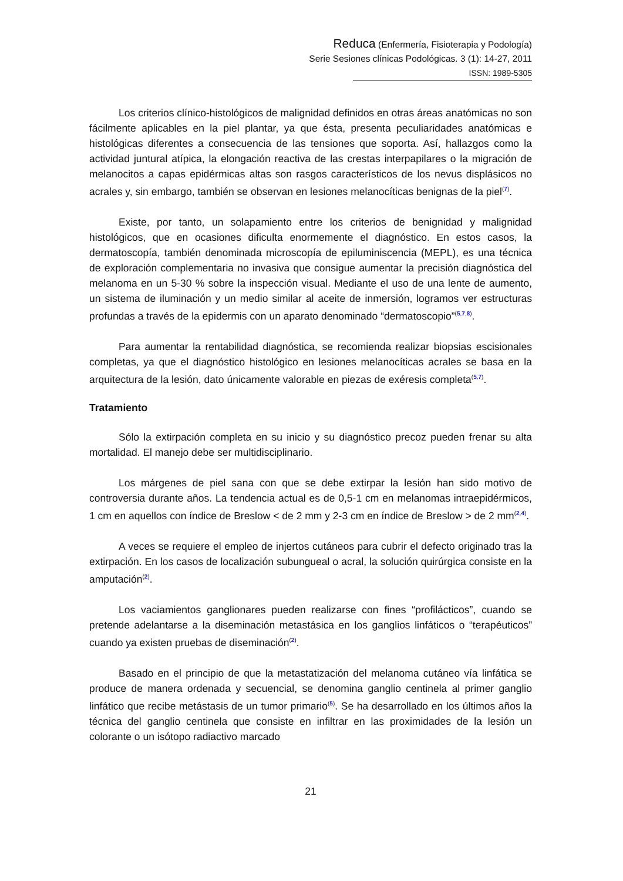Reduca (Enfermería, Fisioterapia y Podología)
Serie Sesiones clínicas Podológicas. 3 (1): 14-27, 2011
ISSN: 1989-5305
Los criterios clínico-histológicos de malignidad definidos en otras áreas anatómicas no son fácilmente aplicables en la piel plantar, ya que ésta, presenta peculiaridades anatómicas e histológicas diferentes a consecuencia de las tensiones que soporta. Así, hallazgos como la actividad juntural atípica, la elongación reactiva de las crestas interpapilares o la migración de melanocitos a capas epidérmicas altas son rasgos característicos de los nevus displásicos no acrales y, sin embargo, también se observan en lesiones melanocíticas benignas de la piel<sup>(7)</sup>.
Existe, por tanto, un solapamiento entre los criterios de benignidad y malignidad histológicos, que en ocasiones dificulta enormemente el diagnóstico. En estos casos, la dermatoscopía, también denominada microscopía de epiluminiscencia (MEPL), es una técnica de exploración complementaria no invasiva que consigue aumentar la precisión diagnóstica del melanoma en un 5-30 % sobre la inspección visual. Mediante el uso de una lente de aumento, un sistema de iluminación y un medio similar al aceite de inmersión, logramos ver estructuras profundas a través de la epidermis con un aparato denominado “dermatoscopio”<sup>(5,7,8)</sup>.
Para aumentar la rentabilidad diagnóstica, se recomienda realizar biopsias escisionales completas, ya que el diagnóstico histológico en lesiones melanocíticas acrales se basa en la arquitectura de la lesión, dato únicamente valorable en piezas de exéresis completa<sup>(5,7)</sup>.
Tratamiento
Sólo la extirpación completa en su inicio y su diagnóstico precoz pueden frenar su alta mortalidad. El manejo debe ser multidisciplinario.
Los márgenes de piel sana con que se debe extirpar la lesión han sido motivo de controversia durante años. La tendencia actual es de 0,5-1 cm en melanomas intraepidérmicos, 1 cm en aquellos con índice de Breslow < de 2 mm y 2-3 cm en índice de Breslow > de 2 mm<sup>(2,4)</sup>.
A veces se requiere el empleo de injertos cutáneos para cubrir el defecto originado tras la extirpación. En los casos de localización subungueal o acral, la solución quirúrgica consiste en la amputación<sup>(2)</sup>.
Los vaciamientos ganglionares pueden realizarse con fines “profilácticos”, cuando se pretende adelantarse a la diseminación metastásica en los ganglios linfáticos o “terapéuticos” cuando ya existen pruebas de diseminación<sup>(2)</sup>.
Basado en el principio de que la metastatización del melanoma cutáneo vía linfática se produce de manera ordenada y secuencial, se denomina ganglio centinela al primer ganglio linfático que recibe metástasis de un tumor primario<sup>(5)</sup>. Se ha desarrollado en los últimos años la técnica del ganglio centinela que consiste en infiltrar en las proximidades de la lesión un colorante o un isótopo radiactivo marcado
21